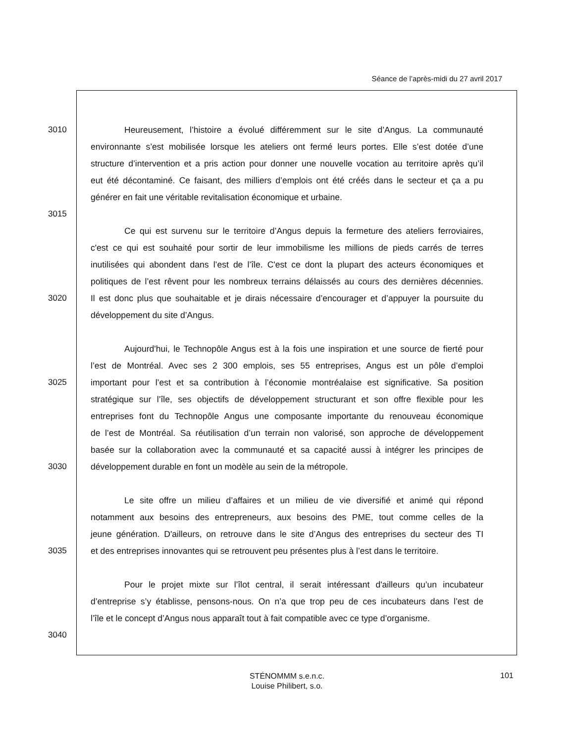Séance de l’après-midi du 27 avril 2017
3010 Heureusement, l’histoire a évolué différemment sur le site d’Angus. La communauté
environnante s’est mobilisée lorsque les ateliers ont fermé leurs portes. Elle s’est dotée d’une
structure d’intervention et a pris action pour donner une nouvelle vocation au territoire après qu’il
eut été décontaminé. Ce faisant, des milliers d’emplois ont été créés dans le secteur et ça a pu
générer en fait une véritable revitalisation économique et urbaine.
3015
Ce qui est survenu sur le territoire d’Angus depuis la fermeture des ateliers ferroviaires,
c'est ce qui est souhaité pour sortir de leur immobilisme les millions de pieds carrés de terres
inutilisées qui abondent dans l’est de l’île. C'est ce dont la plupart des acteurs économiques et
politiques de l’est rêvent pour les nombreux terrains délaissés au cours des dernières décennies.
3020 Il est donc plus que souhaitable et je dirais nécessaire d’encourager et d’appuyer la poursuite du
développement du site d’Angus.
Aujourd'hui, le Technopôle Angus est à la fois une inspiration et une source de fierté pour
l’est de Montréal. Avec ses 2 300 emplois, ses 55 entreprises, Angus est un pôle d’emploi
3025 important pour l’est et sa contribution à l’économie montréalaise est significative. Sa position
stratégique sur l’île, ses objectifs de développement structurant et son offre flexible pour les
entreprises font du Technopôle Angus une composante importante du renouveau économique
de l’est de Montréal. Sa réutilisation d’un terrain non valorisé, son approche de développement
basée sur la collaboration avec la communauté et sa capacité aussi à intégrer les principes de
3030 développement durable en font un modèle au sein de la métropole.
Le site offre un milieu d’affaires et un milieu de vie diversifié et animé qui répond
notamment aux besoins des entrepreneurs, aux besoins des PME, tout comme celles de la
jeune génération. D'ailleurs, on retrouve dans le site d’Angus des entreprises du secteur des TI
3035 et des entreprises innovantes qui se retrouvent peu présentes plus à l’est dans le territoire.
Pour le projet mixte sur l’îlot central, il serait intéressant d'ailleurs qu’un incubateur
d’entreprise s’y établisse, pensons-nous. On n’a que trop peu de ces incubateurs dans l’est de
l’île et le concept d’Angus nous apparaît tout à fait compatible avec ce type d’organisme.
3040
STÉNOMMM s.e.n.c.
Louise Philibert, s.o.
101